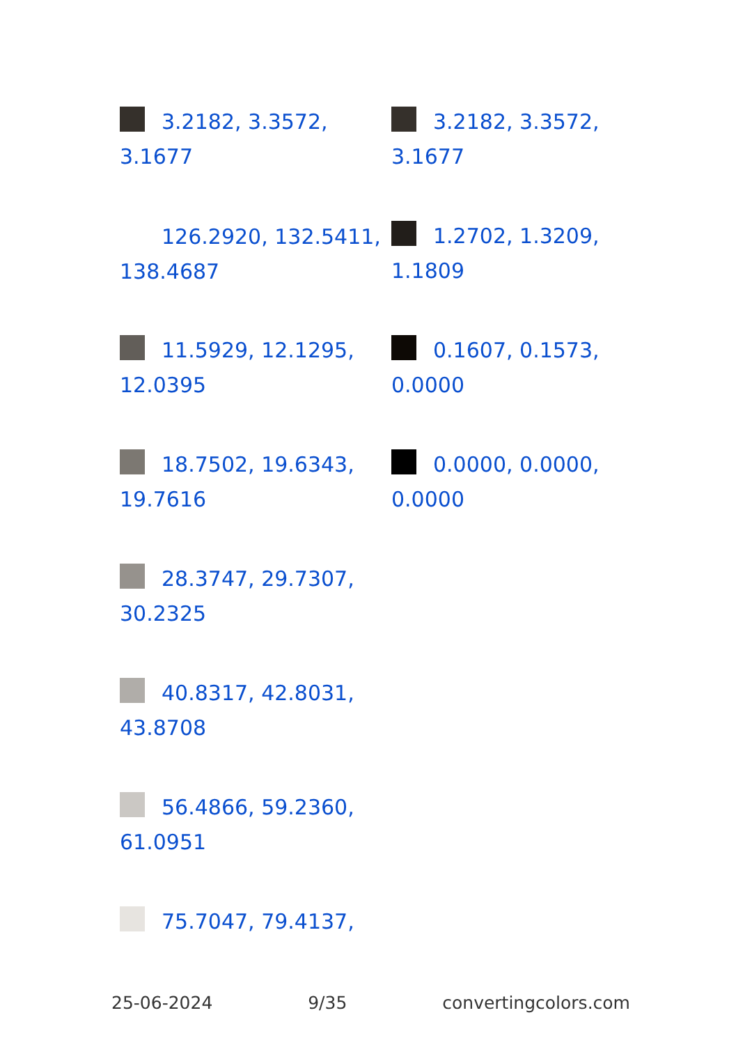3.2182, 3.3572, 3.1677
126.2920, 132.5411, 138.4687
11.5929, 12.1295, 12.0395
18.7502, 19.6343, 19.7616
28.3747, 29.7307, 30.2325
40.8317, 42.8031, 43.8708
56.4866, 59.2360, 61.0951
75.7047, 79.4137,
3.2182, 3.3572, 3.1677
1.2702, 1.3209, 1.1809
0.1607, 0.1573, 0.0000
0.0000, 0.0000, 0.0000
25-06-2024 9/35 convertingcolors.com